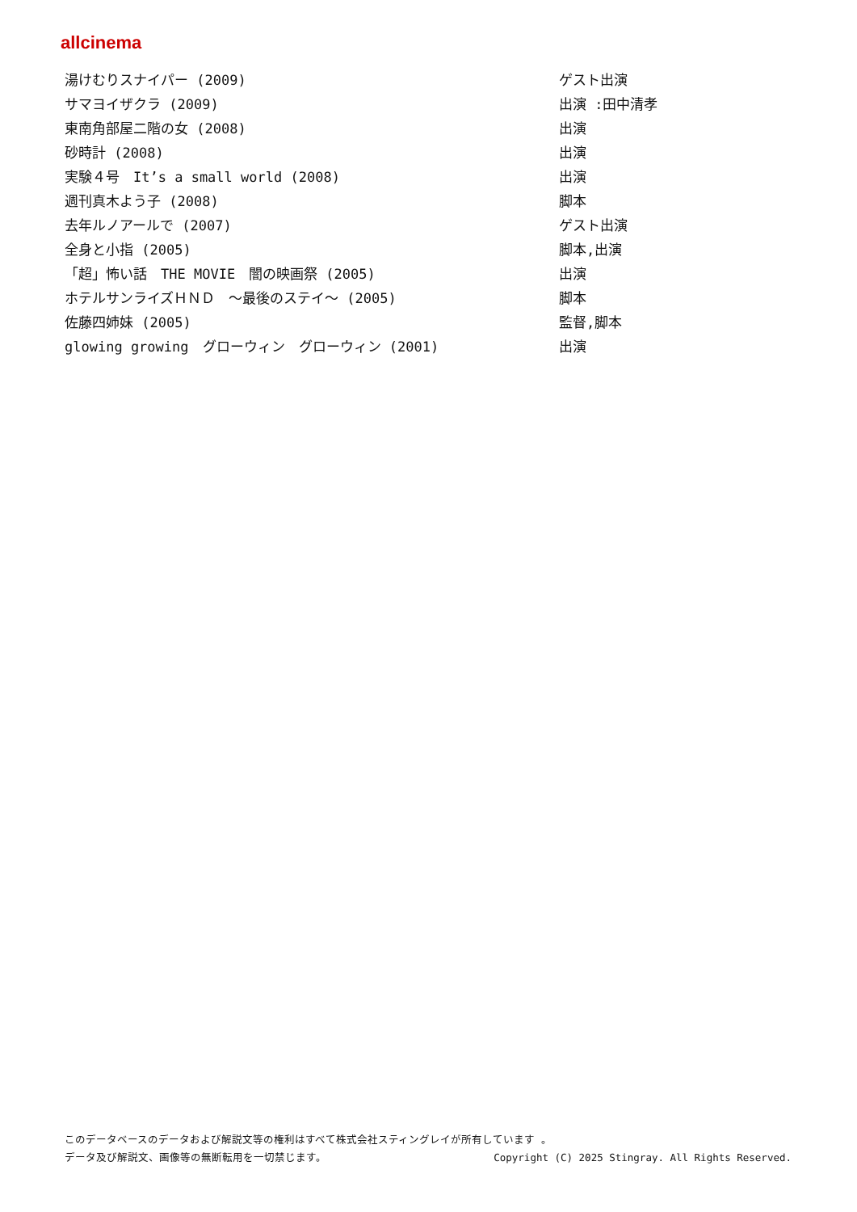allcinema
| 湯けむりスナイパー (2009) | ゲスト出演 |
| サマヨイザクラ (2009) | 出演 :田中清孝 |
| 東南角部屋二階の女 (2008) | 出演 |
| 砂時計 (2008) | 出演 |
| 実験４号 It’s a small world (2008) | 出演 |
| 週刊真木よう子 (2008) | 脚本 |
| 去年ルノアールで (2007) | ゲスト出演 |
| 全身と小指 (2005) | 脚本,出演 |
| 「超」怖い話 THE MOVIE 闇の映画祭 (2005) | 出演 |
| ホテルサンライズＨＮＤ ～最後のステイ～ (2005) | 脚本 |
| 佐藤四姉妹 (2005) | 監督,脚本 |
| glowing growing グローウィン グローウィン (2001) | 出演 |
このデータベースのデータおよび解説文等の権利はすべて株式会社スティングレイが所有しています 。
データ及び解説文、画像等の無断転用を一切禁じます。 Copyright (C) 2025 Stingray. All Rights Reserved.